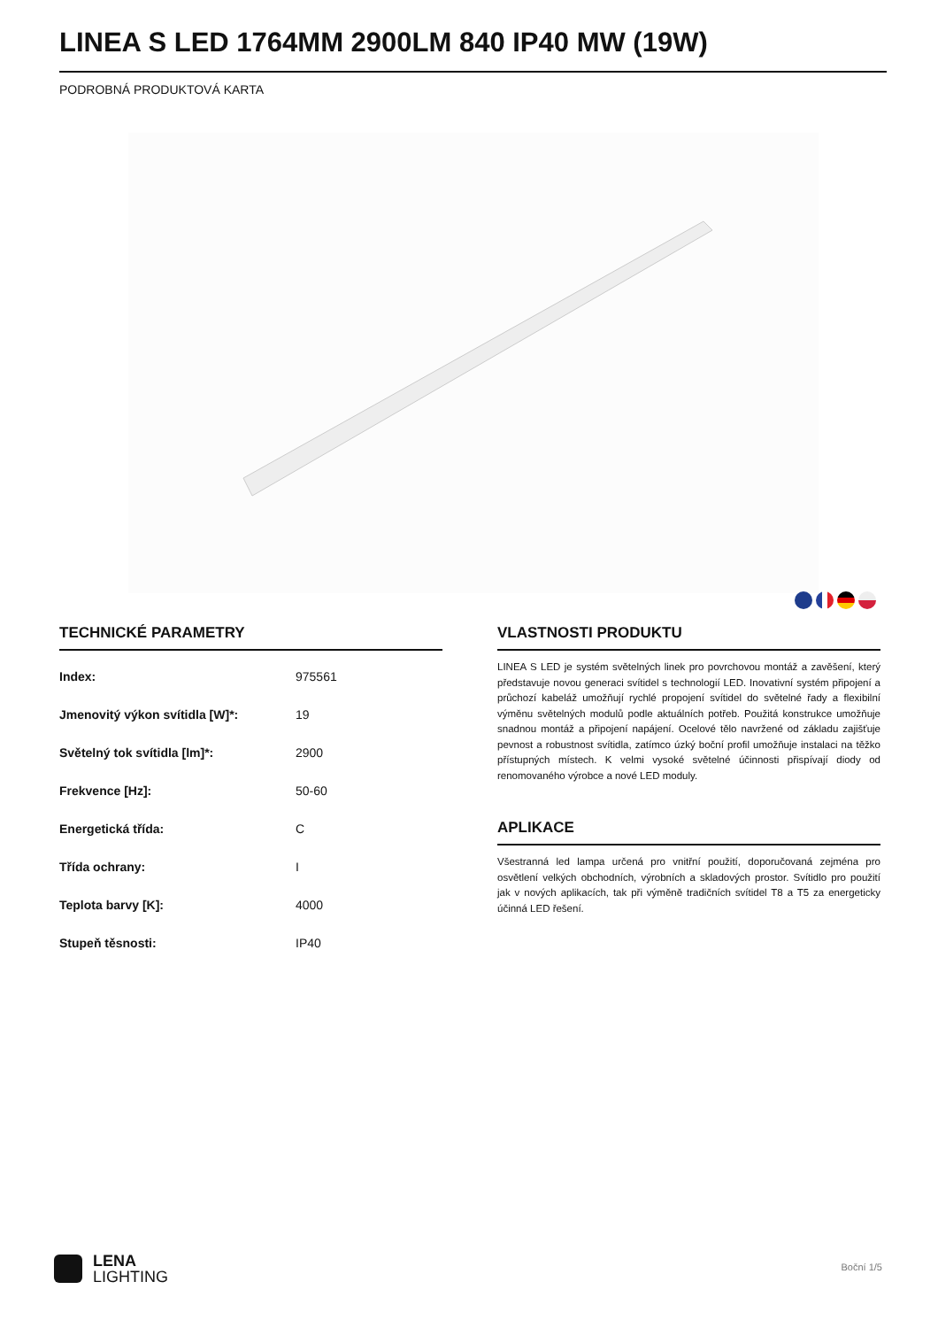LINEA S LED 1764MM 2900LM 840 IP40 MW (19W)
PODROBNÁ PRODUKTOVÁ KARTA
TECHNICKÉ PARAMETRY
| Index: | 975561 |
| Jmenovitý výkon svítidla [W]*: | 19 |
| Světelný tok svítidla [lm]*: | 2900 |
| Frekvence [Hz]: | 50-60 |
| Energetická třída: | C |
| Třída ochrany: | I |
| Teplota barvy [K]: | 4000 |
| Stupeň těsnosti: | IP40 |
VLASTNOSTI PRODUKTU
LINEA S LED je systém světelných linek pro povrchovou montáž a zavěšení, který představuje novou generaci svítidel s technologií LED. Inovativní systém připojení a průchozí kabeláž umožňují rychlé propojení svítidel do světelné řady a flexibilní výměnu světelných modulů podle aktuálních potřeb. Použitá konstrukce umožňuje snadnou montáž a připojení napájení. Ocelové tělo navržené od základu zajišťuje pevnost a robustnost svítidla, zatímco úzký boční profil umožňuje instalaci na těžko přístupných místech. K velmi vysoké světelné účinnosti přispívají diody od renomovaného výrobce a nové LED moduly.
APLIKACE
Všestranná led lampa určená pro vnitřní použití, doporučovaná zejména pro osvětlení velkých obchodních, výrobních a skladových prostor. Svítidlo pro použití jak v nových aplikacích, tak při výměně tradičních svítidel T8 a T5 za energeticky účinná LED řešení.
LENA
LIGHTING
Boční 1/5